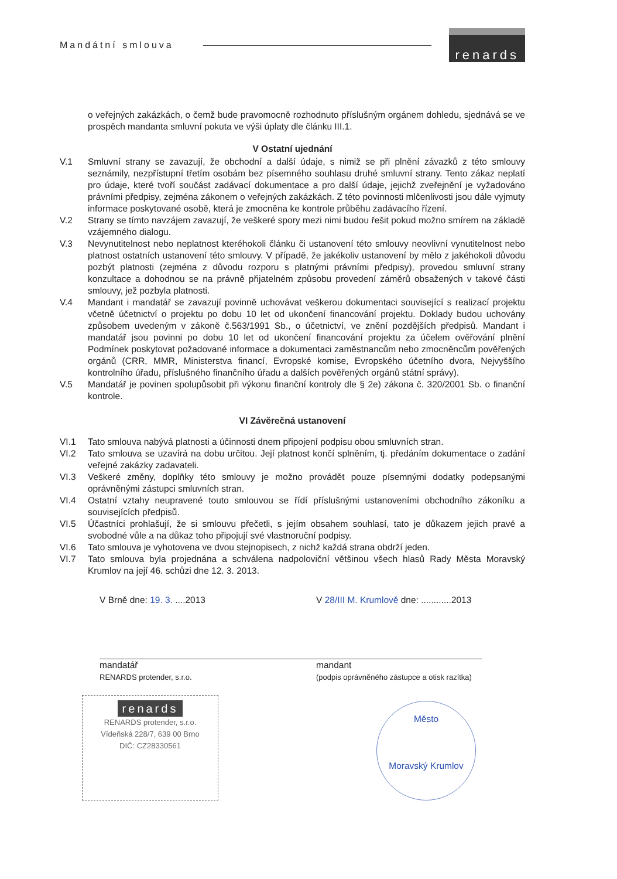Mandátní smlouva renards
o veřejných zakázkách, o čemž bude pravomocně rozhodnuto příslušným orgánem dohledu, sjednává se ve prospěch mandanta smluvní pokuta ve výši úplaty dle článku III.1.
V Ostatní ujednání
V.1 Smluvní strany se zavazují, že obchodní a další údaje, s nimiž se při plnění závazků z této smlouvy seznámily, nezpřístupní třetím osobám bez písemného souhlasu druhé smluvní strany. Tento zákaz neplatí pro údaje, které tvoří součást zadávací dokumentace a pro další údaje, jejichž zveřejnění je vyžadováno právními předpisy, zejména zákonem o veřejných zakázkách. Z této povinnosti mlčenlivosti jsou dále vyjmuty informace poskytované osobě, která je zmocněna ke kontrole průběhu zadávacího řízení.
V.2 Strany se tímto navzájem zavazují, že veškeré spory mezi nimi budou řešit pokud možno smírem na základě vzájemného dialogu.
V.3 Nevynutitelnost nebo neplatnost kteréhokoli článku či ustanovení této smlouvy neovlivní vynutitelnost nebo platnost ostatních ustanovení této smlouvy. V případě, že jakékoliv ustanovení by mělo z jakéhokoli důvodu pozbýt platnosti (zejména z důvodu rozporu s platnými právními předpisy), provedou smluvní strany konzultace a dohodnou se na právně přijatelném způsobu provedení záměrů obsažených v takové části smlouvy, jež pozbyla platnosti.
V.4 Mandant i mandatář se zavazují povinně uchovávat veškerou dokumentaci související s realizací projektu včetně účetnictví o projektu po dobu 10 let od ukončení financování projektu. Doklady budou uchovány způsobem uvedeným v zákoně č.563/1991 Sb., o účetnictví, ve znění pozdějších předpisů. Mandant i mandatář jsou povinni po dobu 10 let od ukončení financování projektu za účelem ověřování plnění Podmínek poskytovat požadované informace a dokumentaci zaměstnancům nebo zmocněncům pověřených orgánů (CRR, MMR, Ministerstva financí, Evropské komise, Evropského účetního dvora, Nejvyššího kontrolního úřadu, příslušného finančního úřadu a dalších pověřených orgánů státní správy).
V.5 Mandatář je povinen spolupůsobit při výkonu finanční kontroly dle § 2e) zákona č. 320/2001 Sb. o finanční kontrole.
VI Závěrečná ustanovení
VI.1 Tato smlouva nabývá platnosti a účinnosti dnem připojení podpisu obou smluvních stran.
VI.2 Tato smlouva se uzavírá na dobu určitou. Její platnost končí splněním, tj. předáním dokumentace o zadání veřejné zakázky zadavateli.
VI.3 Veškeré změny, doplňky této smlouvy je možno provádět pouze písemnými dodatky podepsanými oprávněnými zástupci smluvních stran.
VI.4 Ostatní vztahy neupravené touto smlouvou se řídí příslušnými ustanoveními obchodního zákoníku a souvisejících předpisů.
VI.5 Účastníci prohlašují, že si smlouvu přečetli, s jejím obsahem souhlasí, tato je důkazem jejich pravé a svobodné vůle a na důkaz toho připojují své vlastnoruční podpisy.
VI.6 Tato smlouva je vyhotovena ve dvou stejnopisech, z nichž každá strana obdrží jeden.
VI.7 Tato smlouva byla projednána a schválena nadpoloviční většinou všech hlasů Rady Města Moravský Krumlov na její 46. schůzi dne 12. 3. 2013.
V Brně dne: 19. 3. ....2013
mandatář
RENARDS protender, s.r.o.
V 28/III M. Krumlově dne: ............2013
mandant
(podpis oprávněného zástupce a otisk razítka)
renards
RENARDS protender, s.r.o.
Vídeňská 228/7, 639 00 Brno
DIČ: CZ28330561
Město
Moravský Krumlov